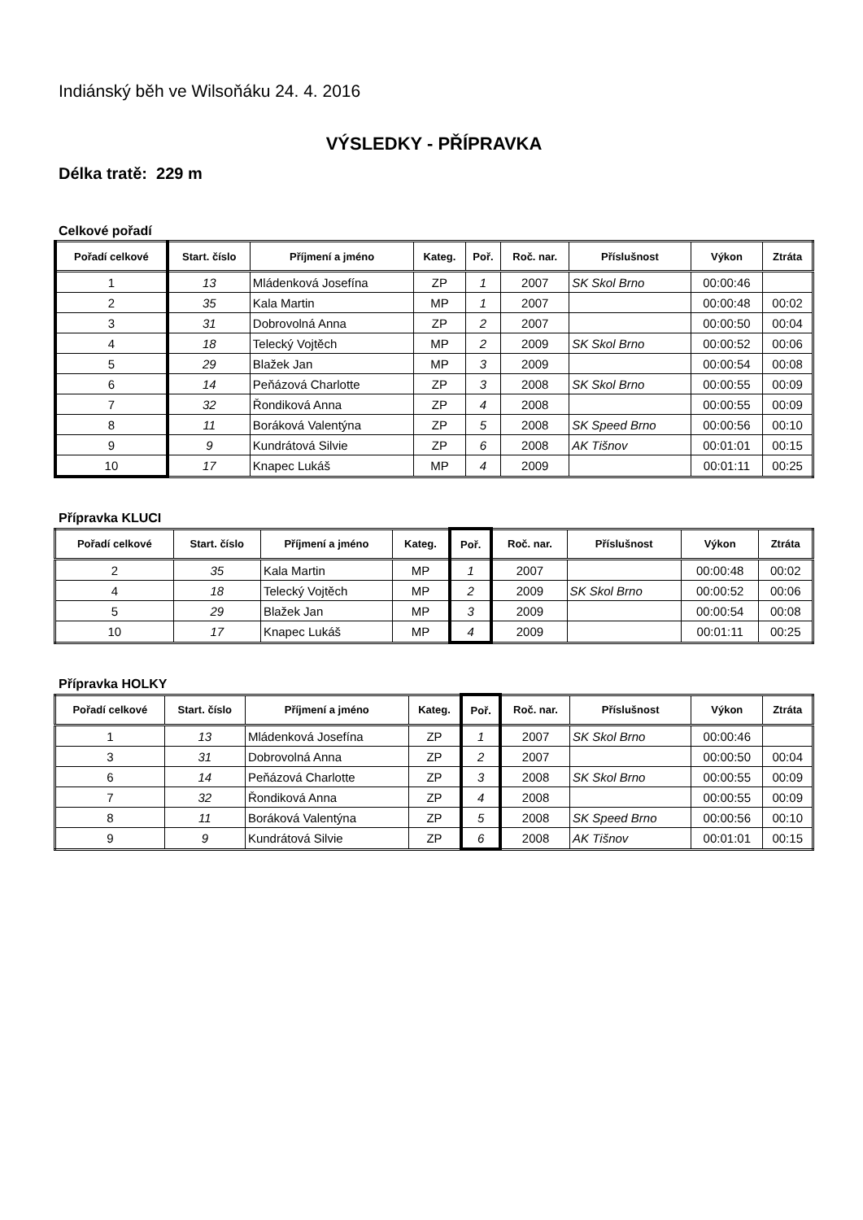Indiánský běh ve Wilsoňáku 24. 4. 2016
VÝSLEDKY - PŘÍPRAVKA
Délka tratě: 229 m
Celkové pořadí
| Pořadí celkové | Start. číslo | Příjmení a jméno | Kateg. | Poř. | Roč. nar. | Příslušnost | Výkon | Ztráta |
| --- | --- | --- | --- | --- | --- | --- | --- | --- |
| 1 | 13 | Mládenková Josefína | ZP | 1 | 2007 | SK Skol Brno | 00:00:46 | |
| 2 | 35 | Kala Martin | MP | 1 | 2007 | | 00:00:48 | 00:02 |
| 3 | 31 | Dobrovolná Anna | ZP | 2 | 2007 | | 00:00:50 | 00:04 |
| 4 | 18 | Telecký Vojtěch | MP | 2 | 2009 | SK Skol Brno | 00:00:52 | 00:06 |
| 5 | 29 | Blažek Jan | MP | 3 | 2009 | | 00:00:54 | 00:08 |
| 6 | 14 | Peňázová Charlotte | ZP | 3 | 2008 | SK Skol Brno | 00:00:55 | 00:09 |
| 7 | 32 | Řondiková Anna | ZP | 4 | 2008 | | 00:00:55 | 00:09 |
| 8 | 11 | Boráková Valentýna | ZP | 5 | 2008 | SK Speed Brno | 00:00:56 | 00:10 |
| 9 | 9 | Kundrátová Silvie | ZP | 6 | 2008 | AK Tišnov | 00:01:01 | 00:15 |
| 10 | 17 | Knapec Lukáš | MP | 4 | 2009 | | 00:01:11 | 00:25 |
Přípravka KLUCI
| Pořadí celkové | Start. číslo | Příjmení a jméno | Kateg. | Poř. | Roč. nar. | Příslušnost | Výkon | Ztráta |
| --- | --- | --- | --- | --- | --- | --- | --- | --- |
| 2 | 35 | Kala Martin | MP | 1 | 2007 | | 00:00:48 | 00:02 |
| 4 | 18 | Telecký Vojtěch | MP | 2 | 2009 | SK Skol Brno | 00:00:52 | 00:06 |
| 5 | 29 | Blažek Jan | MP | 3 | 2009 | | 00:00:54 | 00:08 |
| 10 | 17 | Knapec Lukáš | MP | 4 | 2009 | | 00:01:11 | 00:25 |
Přípravka HOLKY
| Pořadí celkové | Start. číslo | Příjmení a jméno | Kateg. | Poř. | Roč. nar. | Příslušnost | Výkon | Ztráta |
| --- | --- | --- | --- | --- | --- | --- | --- | --- |
| 1 | 13 | Mládenková Josefína | ZP | 1 | 2007 | SK Skol Brno | 00:00:46 | |
| 3 | 31 | Dobrovolná Anna | ZP | 2 | 2007 | | 00:00:50 | 00:04 |
| 6 | 14 | Peňázová Charlotte | ZP | 3 | 2008 | SK Skol Brno | 00:00:55 | 00:09 |
| 7 | 32 | Řondiková Anna | ZP | 4 | 2008 | | 00:00:55 | 00:09 |
| 8 | 11 | Boráková Valentýna | ZP | 5 | 2008 | SK Speed Brno | 00:00:56 | 00:10 |
| 9 | 9 | Kundrátová Silvie | ZP | 6 | 2008 | AK Tišnov | 00:01:01 | 00:15 |